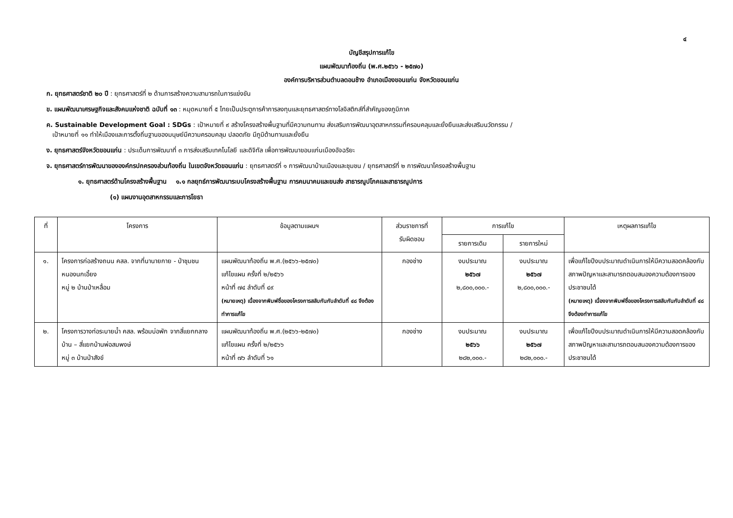๔
บัญชีสรุปการแก้ไข
แผนพัฒนาท้องถิ่น (พ.ศ.๒๕๖๖ - ๒๕๗๐)
องค์การบริหารส่วนตำบลดอนช้าง อำเภอเมืองขอนแก่น จังหวัดขอนแก่น
ก. ยุทธศาสตร์ชาติ ๒๐ ปี : ยุทธศาสตร์ที่ ๒ ด้านการสร้างความสามารถในการแข่งขัน
ข. แผนพัฒนาเศรษฐกิจและสังคมแห่งชาติ ฉบับที่ ๑๓ : หมุดหมายที่ ๕ ไทยเป็นประตูการค้าการลงทุนและยุทธศาสตร์ทางโลจิสติกส์ที่สำคัญของภูมิภาค
ค. Sustainable Development Goal : SDGs : เป้าหมายที่ ๙ สร้างโครงสร้างพื้นฐานที่มีความทนทาน ส่งเสริมการพัฒนาอุตสาหกรรมที่ครอบคลุมและยั่งยืนและส่งเสริมนวัตกรรม /
เป้าหมายที่ ๑๑ ทำให้เมืองและการตั้งถิ่นฐานของมนุษย์มีความครอบคลุม ปลอดภัย มีภูมิต้านทานและยั่งยืน
ง. ยุทธศาสตร์จังหวัดขอนแก่น : ประเด็นการพัฒนาที่ ๓ การส่งเสริมเทคโนโลยี และดิจิทัล เพื่อการพัฒนาขอนแก่นเมืองอัจฉริยะ
จ. ยุทธศาสตร์การพัฒนาขององค์กรปกครองส่วนท้องถิ่น ในเขตจังหวัดขอนแก่น : ยุทธศาสตร์ที่ ๑ การพัฒนาบ้านเมืองและชุมชน / ยุทธศาสตร์ที่ ๒ การพัฒนาโครงสร้างพื้นฐาน
๑. ยุทธศาสตร์ด้านโครงสร้างพื้นฐาน ๑.๑ กลยุทธ์การพัฒนาระบบโครงสร้างพื้นฐาน การคมนาคมและขนส่ง สาธารณูปโภคและสาธารณูปการ
(๑) แผนงานอุตสาหกรรมและการโยธา
| ที่ | โครงการ | ข้อมูลตามแผนฯ | ส่วนราชการที่ รับผิดชอบ | การแก้ไข | | เหตุผลการแก้ไข |
| --- | --- | --- | --- | --- | --- | --- |
| | | | | รายการเดิม | รายการใหม่ | |
| ๑. | โครงการก่อสร้างถนน คสล. จากที่นานายกาย - ป่าชุมชนหนองนกเอี้ยง หมู่ ๒ บ้านป่าเหลื่อม | แผนพัฒนาท้องถิ่น พ.ศ.(๒๕๖๖-๒๕๗๐) แก้ไขแผน ครั้งที่ ๒/๒๕๖๖ หน้าที่ ๗๔ ลำดับที่ ๔๙ (หมายเหตุ) เนื่องจากพิมพ์ชื่อของโครงการสลับกันกับลำดับที่ ๔๘ จึงต้องทำการแก้ไข | กองช่าง | งบประมาณ ๒๕๖๗ ๒,๘๐๐,๐๐๐.- | งบประมาณ ๒๕๖๗ ๒,๘๐๐,๐๐๐.- | เพื่อแก้ไขปีงบประมาณดำเนินการให้มีความสอดคล้องกับสภาพปัญหาและสามารถตอบสนองความต้องการของประชาชนได้ (หมายเหตุ) เนื่องจากพิมพ์ชื่อของโครงการสลับกันกับลำดับที่ ๔๘ จึงต้องทำการแก้ไข |
| ๒. | โครงการวางท่อระบายน้ำ คสล. พร้อมบ่อพัก จากสี่แยกกลางบ้าน – สี่แยกบ้านพ่อสมพงษ์ หมู่ ๓ บ้านป่าสังข์ | แผนพัฒนาท้องถิ่น พ.ศ.(๒๕๖๖-๒๕๗๐) แก้ไขแผน ครั้งที่ ๒/๒๕๖๖ หน้าที่ ๗๖ ลำดับที่ ๖๑ | กองช่าง | งบประมาณ ๒๕๖๖ ๒๘๒,๐๐๐.- | งบประมาณ ๒๕๖๗ ๒๘๒,๐๐๐.- | เพื่อแก้ไขปีงบประมาณดำเนินการให้มีความสอดคล้องกับสภาพปัญหาและสามารถตอบสนองความต้องการของประชาชนได้ |